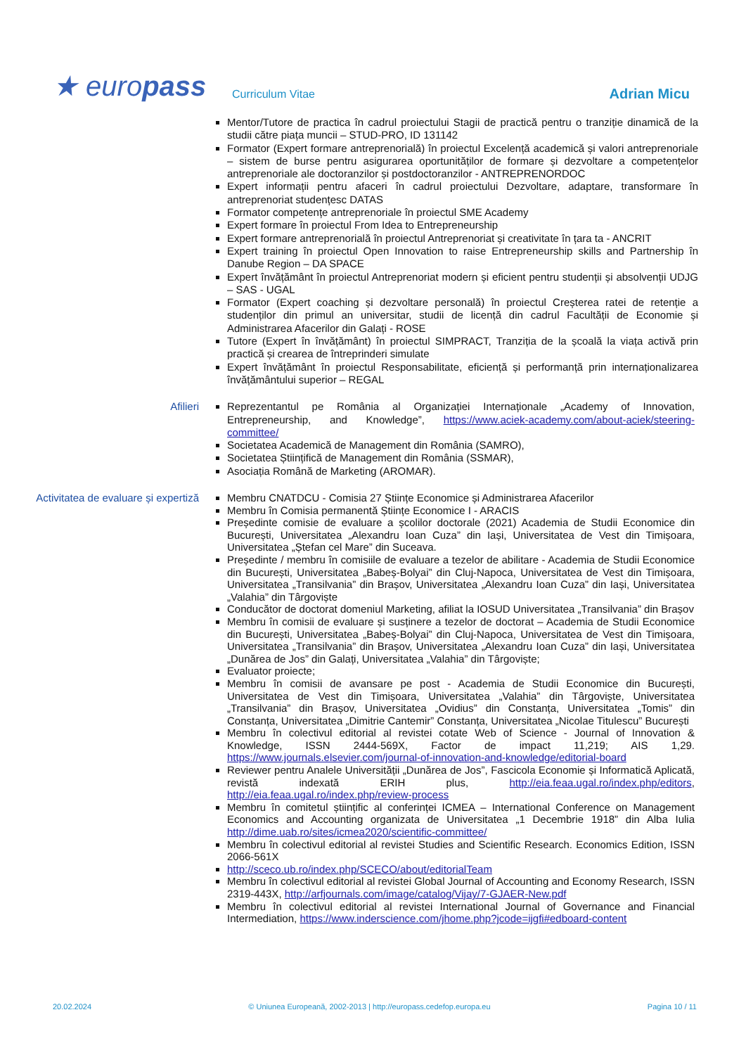★ europass
Curriculum Vitae
Adrian Micu
Mentor/Tutore de practica în cadrul proiectului Stagii de practică pentru o tranziție dinamică de la studii către piața muncii – STUD-PRO, ID 131142
Formator (Expert formare antreprenorială) în proiectul Excelență academică și valori antreprenoriale – sistem de burse pentru asigurarea oportunităților de formare și dezvoltare a competențelor antreprenoriale ale doctoranzilor și postdoctoranzilor - ANTREPRENORDOC
Expert informații pentru afaceri în cadrul proiectului Dezvoltare, adaptare, transformare în antreprenoriat studențesc DATAS
Formator competențe antreprenoriale în proiectul SME Academy
Expert formare în proiectul From Idea to Entrepreneurship
Expert formare antreprenorială în proiectul Antreprenoriat și creativitate în țara ta - ANCRIT
Expert training în proiectul Open Innovation to raise Entrepreneurship skills and Partnership în Danube Region – DA SPACE
Expert învățământ în proiectul Antreprenoriat modern și eficient pentru studenții și absolvenții UDJG – SAS - UGAL
Formator (Expert coaching și dezvoltare personală) în proiectul Creșterea ratei de retenție a studenților din primul an universitar, studii de licență din cadrul Facultății de Economie și Administrarea Afacerilor din Galați - ROSE
Tutore (Expert în învățământ) în proiectul SIMPRACT, Tranziția de la școală la viața activă prin practică și crearea de întreprinderi simulate
Expert învățământ în proiectul Responsabilitate, eficiență și performanță prin internaționalizarea învățământului superior – REGAL
Afilieri Reprezentantul pe România al Organizației Internaționale „Academy of Innovation, Entrepreneurship, and Knowledge”, https://www.aciek-academy.com/about-aciek/steering-committee/
Societatea Academică de Management din România (SAMRO),
Societatea Științifică de Management din România (SSMAR),
Asociația Română de Marketing (AROMAR).
Activitatea de evaluare și expertiză
Membru CNATDCU - Comisia 27 Științe Economice și Administrarea Afacerilor
Membru în Comisia permanentă Științe Economice I - ARACIS
Președinte comisie de evaluare a școlilor doctorale (2021) Academia de Studii Economice din București, Universitatea „Alexandru Ioan Cuza” din Iași, Universitatea de Vest din Timișoara, Universitatea „Ștefan cel Mare” din Suceava.
Președinte / membru în comisiile de evaluare a tezelor de abilitare - Academia de Studii Economice din București, Universitatea „Babeș-Bolyai” din Cluj-Napoca, Universitatea de Vest din Timișoara, Universitatea „Transilvania” din Brașov, Universitatea „Alexandru Ioan Cuza” din Iași, Universitatea „Valahia” din Târgoviște
Conducător de doctorat domeniul Marketing, afiliat la IOSUD Universitatea „Transilvania” din Brașov
Membru în comisii de evaluare și susținere a tezelor de doctorat – Academia de Studii Economice din București, Universitatea „Babeș-Bolyai” din Cluj-Napoca, Universitatea de Vest din Timișoara, Universitatea „Transilvania” din Brașov, Universitatea „Alexandru Ioan Cuza” din Iași, Universitatea „Dunărea de Jos” din Galați, Universitatea „Valahia” din Târgoviște;
Evaluator proiecte;
Membru în comisii de avansare pe post - Academia de Studii Economice din București, Universitatea de Vest din Timișoara, Universitatea „Valahia” din Târgoviște, Universitatea „Transilvania” din Brașov, Universitatea „Ovidius” din Constanța, Universitatea „Tomis” din Constanța, Universitatea „Dimitrie Cantemir” Constanța, Universitatea „Nicolae Titulescu” București
Membru în colectivul editorial al revistei cotate Web of Science - Journal of Innovation & Knowledge, ISSN 2444-569X, Factor de impact 11,219; AIS 1,29. https://www.journals.elsevier.com/journal-of-innovation-and-knowledge/editorial-board
Reviewer pentru Analele Universității „Dunărea de Jos”, Fascicola Economie și Informatică Aplicată, revistă indexată ERIH plus, http://eia.feaa.ugal.ro/index.php/editors, http://eia.feaa.ugal.ro/index.php/review-process
Membru în comitetul științific al conferinței ICMEA – International Conference on Management Economics and Accounting organizata de Universitatea „1 Decembrie 1918” din Alba Iulia http://dime.uab.ro/sites/icmea2020/scientific-committee/
Membru în colectivul editorial al revistei Studies and Scientific Research. Economics Edition, ISSN 2066-561X
http://sceco.ub.ro/index.php/SCECO/about/editorialTeam
Membru în colectivul editorial al revistei Global Journal of Accounting and Economy Research, ISSN 2319-443X, http://arfjournals.com/image/catalog/Vijay/7-GJAER-New.pdf
Membru în colectivul editorial al revistei International Journal of Governance and Financial Intermediation, https://www.inderscience.com/jhome.php?jcode=ijgfi#edboard-content
20.02.2024 © Uniunea Europeană, 2002-2013 | http://europass.cedefop.europa.eu Pagina 10 / 11